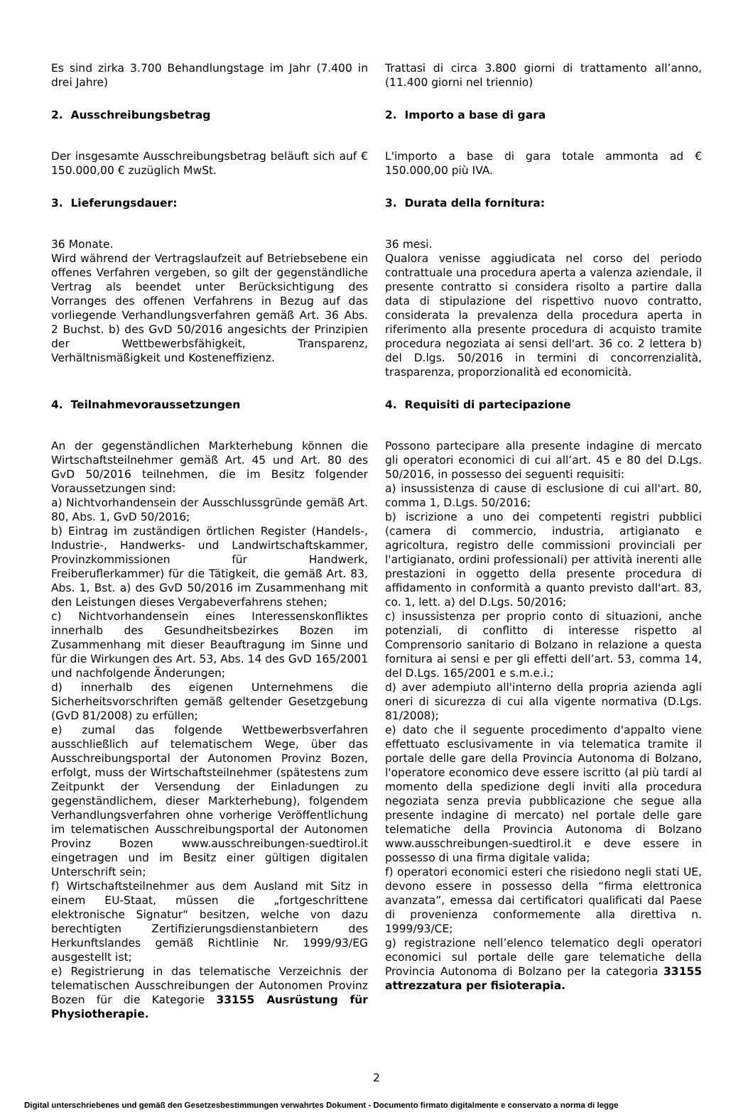Es sind zirka 3.700 Behandlungstage im Jahr (7.400 in drei Jahre)
Trattasi di circa 3.800 giorni di trattamento all’anno, (11.400 giorni nel triennio)
2. Ausschreibungsbetrag 2. Importo a base di gara
Der insgesamte Ausschreibungsbetrag beläuft sich auf € 150.000,00 € zuzüglich MwSt.
L'importo a base di gara totale ammonta ad € 150.000,00 più IVA.
3. Lieferungsdauer: 3. Durata della fornitura:
36 Monate.
Wird während der Vertragslaufzeit auf Betriebsebene ein offenes Verfahren vergeben, so gilt der gegenständliche Vertrag als beendet unter Berücksichtigung des Vorranges des offenen Verfahrens in Bezug auf das vorliegende Verhandlungsverfahren gemäß Art. 36 Abs. 2 Buchst. b) des GvD 50/2016 angesichts der Prinzipien der Wettbewerbsfähigkeit, Transparenz, Verhältnismäßigkeit und Kosteneffizienz.
36 mesi.
Qualora venisse aggiudicata nel corso del periodo contrattuale una procedura aperta a valenza aziendale, il presente contratto si considera risolto a partire dalla data di stipulazione del rispettivo nuovo contratto, considerata la prevalenza della procedura aperta in riferimento alla presente procedura di acquisto tramite procedura negoziata ai sensi dell'art. 36 co. 2 lettera b) del D.lgs. 50/2016 in termini di concorrenzialità, trasparenza, proporzionalità ed economicità.
4. Teilnahmevoraussetzungen 4. Requisiti di partecipazione
An der gegenständlichen Markterhebung können die Wirtschaftsteilnehmer gemäß Art. 45 und Art. 80 des GvD 50/2016 teilnehmen, die im Besitz folgender Voraussetzungen sind:
a) Nichtvorhandensein der Ausschlussgründe gemäß Art. 80, Abs. 1, GvD 50/2016;
b) Eintrag im zuständigen örtlichen Register (Handels-, Industrie-, Handwerks- und Landwirtschaftskammer, Provinzkommissionen für Handwerk, Freiberuflerkammer) für die Tätigkeit, die gemäß Art. 83, Abs. 1, Bst. a) des GvD 50/2016 im Zusammenhang mit den Leistungen dieses Vergabeverfahrens stehen;
c) Nichtvorhandensein eines Interessenskonfliktes innerhalb des Gesundheitsbezirkes Bozen im Zusammenhang mit dieser Beauftragung im Sinne und für die Wirkungen des Art. 53, Abs. 14 des GvD 165/2001 und nachfolgende Änderungen;
d) innerhalb des eigenen Unternehmens die Sicherheitsvorschriften gemäß geltender Gesetzgebung (GvD 81/2008) zu erfüllen;
e) zumal das folgende Wettbewerbsverfahren ausschließlich auf telematischem Wege, über das Ausschreibungsportal der Autonomen Provinz Bozen, erfolgt, muss der Wirtschaftsteilnehmer (spätestens zum Zeitpunkt der Versendung der Einladungen zu gegenständlichem, dieser Markterhebung), folgendem Verhandlungsverfahren ohne vorherige Veröffentlichung im telematischen Ausschreibungsportal der Autonomen Provinz Bozen www.ausschreibungen-suedtirol.it eingetragen und im Besitz einer gültigen digitalen Unterschrift sein;
f) Wirtschaftsteilnehmer aus dem Ausland mit Sitz in einem EU-Staat, müssen die „fortgeschrittene elektronische Signatur“ besitzen, welche von dazu berechtigten Zertifizierungsdienstanbietern des Herkunftslandes gemäß Richtlinie Nr. 1999/93/EG ausgestellt ist;
e) Registrierung in das telematische Verzeichnis der telematischen Ausschreibungen der Autonomen Provinz Bozen für die Kategorie 33155 Ausrüstung für Physiotherapie.
Possono partecipare alla presente indagine di mercato gli operatori economici di cui all’art. 45 e 80 del D.Lgs. 50/2016, in possesso dei seguenti requisiti:
a) insussistenza di cause di esclusione di cui all'art. 80, comma 1, D.Lgs. 50/2016;
b) iscrizione a uno dei competenti registri pubblici (camera di commercio, industria, artigianato e agricoltura, registro delle commissioni provinciali per l'artigianato, ordini professionali) per attività inerenti alle prestazioni in oggetto della presente procedura di affidamento in conformità a quanto previsto dall'art. 83, co. 1, lett. a) del D.Lgs. 50/2016;
c) insussistenza per proprio conto di situazioni, anche potenziali, di conflitto di interesse rispetto al Comprensorio sanitario di Bolzano in relazione a questa fornitura ai sensi e per gli effetti dell’art. 53, comma 14, del D.Lgs. 165/2001 e s.m.e.i.;
d) aver adempiuto all'interno della propria azienda agli oneri di sicurezza di cui alla vigente normativa (D.Lgs. 81/2008);
e) dato che il seguente procedimento d'appalto viene effettuato esclusivamente in via telematica tramite il portale delle gare della Provincia Autonoma di Bolzano, l'operatore economico deve essere iscritto (al più tardi al momento della spedizione degli inviti alla procedura negoziata senza previa pubblicazione che segue alla presente indagine di mercato) nel portale delle gare telematiche della Provincia Autonoma di Bolzano www.ausschreibungen-suedtirol.it e deve essere in possesso di una firma digitale valida;
f) operatori economici esteri che risiedono negli stati UE, devono essere in possesso della “firma elettronica avanzata”, emessa dai certificatori qualificati dal Paese di provenienza conformemente alla direttiva n. 1999/93/CE;
g) registrazione nell’elenco telematico degli operatori economici sul portale delle gare telematiche della Provincia Autonoma di Bolzano per la categoria 33155 attrezzatura per fisioterapia.
2
Digital unterschriebenes und gemäß den Gesetzesbestimmungen verwahrtes Dokument - Documento firmato digitalmente e conservato a norma di legge